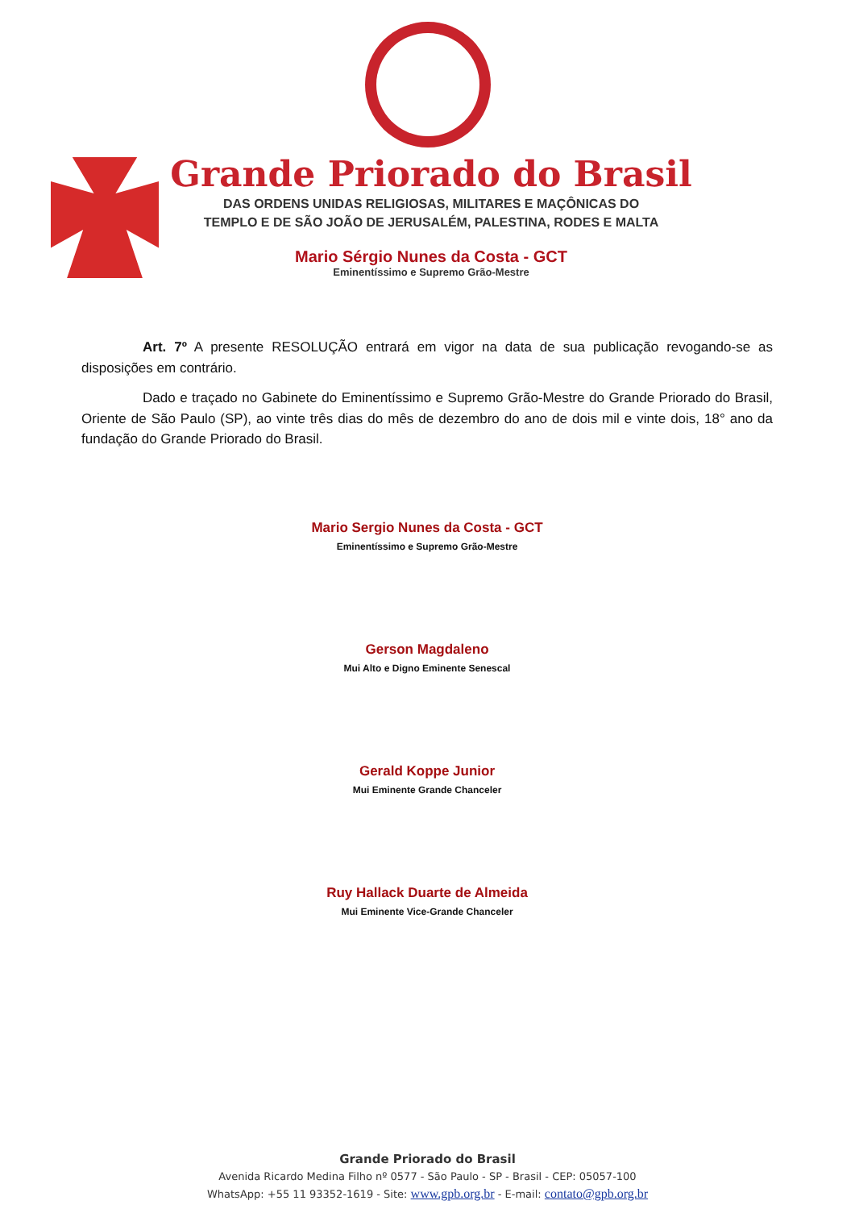Grande Priorado do Brasil
DAS ORDENS UNIDAS RELIGIOSAS, MILITARES E MAÇÔNICAS DO
TEMPLO E DE SÃO JOÃO DE JERUSALÉM, PALESTINA, RODES E MALTA
Mario Sérgio Nunes da Costa - GCT
Eminentíssimo e Supremo Grão-Mestre
Art. 7º A presente RESOLUÇÃO entrará em vigor na data de sua publicação revogando-se as disposições em contrário.
Dado e traçado no Gabinete do Eminentíssimo e Supremo Grão-Mestre do Grande Priorado do Brasil, Oriente de São Paulo (SP), ao vinte três dias do mês de dezembro do ano de dois mil e vinte dois, 18° ano da fundação do Grande Priorado do Brasil.
Mario Sergio Nunes da Costa - GCT
Eminentíssimo e Supremo Grão-Mestre
Gerson Magdaleno
Mui Alto e Digno Eminente Senescal
Gerald Koppe Junior
Mui Eminente Grande Chanceler
Ruy Hallack Duarte de Almeida
Mui Eminente Vice-Grande Chanceler
Grande Priorado do Brasil
Avenida Ricardo Medina Filho nº 0577 - São Paulo - SP - Brasil - CEP: 05057-100
WhatsApp: +55 11 93352-1619 - Site: www.gpb.org.br - E-mail: contato@gpb.org.br